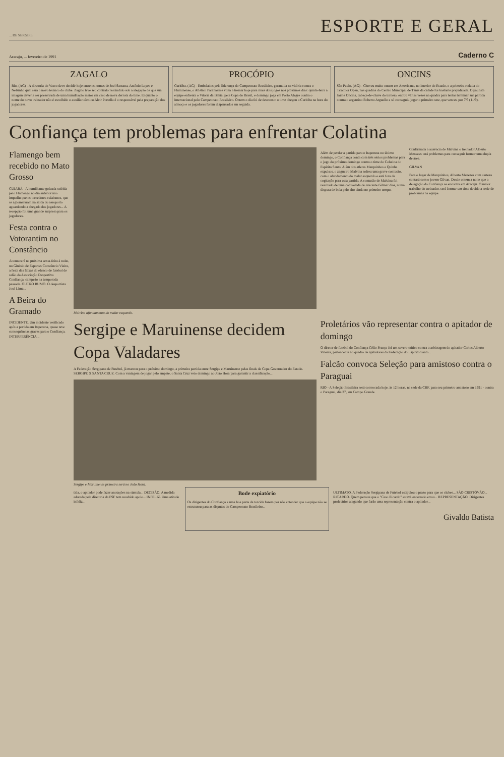... DE SERGIPE
ESPORTE E GERAL
Aracaju, ... fevereiro de 1991
Caderno C
ZAGALO
Rio, (AG) - A diretoria do Vasco deve decidir hoje entre os nomes de Joel Santana, Antônio Lopes e Nelsinho qual será o novo técnico do clube. Zagalo teve seu contrato rescindido sob a alegação de que sua imagem deveria ser preservada de uma humilhação maior em caso de nova derrota do time. Enquanto o nome do novo treinador não é escolhido o auxiliar-técnico Alcir Portella é o responsável pela preparação dos jogadores.
PROCÓPIO
Curitiba, (AG) - Embalados pela liderança do Campeonato Brasileiro, garantida na vitória contra o Fluminense, o Atlético Paranaense volta a treinar hoje para mais dois jogos nos próximos dias: quinta-feira a equipe enfrenta o Vitória da Bahia, pela Copa do Brasil, e domingo joga em Porto Alegre contra o Internacional pelo Campeonato Brasileiro. Ontem o dia foi de descanso: o time chegou a Curitiba na hora do almoço e os jogadores foram dispensados em seguida.
ONCINS
São Paulo, (AG) - Choveu muito ontem em Americana, no interior do Estado, e a primeira rodada do Texcolor Open, nas quadras do Centro Municipal de Tênis da cidade foi bastante prejudicada. O paulista Jaime Oncins, cabeça-de-chave do torneio, entrou várias vezes na quadra para tentar terminar sua partida contra o argentino Roberto Arguello e só conseguiu jogar o primeiro sete, que venceu por 7/6 (11/9).
Confiança tem problemas para enfrentar Colatina
Flamengo bem recebido no Mato Grosso
CUIABÁ - A humilhante goleada sofrida pelo Flamengo no dia anterior não impediu que os torcedores cuiabanos, que se aglomeraram na saída do aeroporto aguardando a chegada dos jogadores... A recepção foi uma grande surpresa para os jogadores.
Festa contra o Votorantim no Constâncio
Acontecerá na próxima sexta-feira à noite, no Ginásio de Esportes Constâncio Vieira, a festa das faixas do elenco de futebol de salão da Associação Desportiva Confiança, campeão na temporada passada. OUTRO RUMO. O desportista José Lima...
A Beira do Gramado
INCIDENTE. Um incidente verificado após a partida em Itaperuna, quase teve consequências graves para o Confiança. INTERFERÊNCIA...
Malvina afundamento do malar esquerdo.
Além de perder a partida para o Itaperuna no último domingo, o Confiança conta com três sérios problemas para o jogo do próximo domingo contra o time do Colatina do Espírito Santo. Além dos atletas Marquinhos e Quinha expulsos, o zagueiro Malvina sofreu uma grave contusão, com o afundamento do malar esquerdo e está fora de cogitação para essa partida. A contusão de Malvina foi resultado de uma cotovelada do atacante Gilmar dias, numa disputa de bola pelo alto ainda no primeiro tempo. Confirmada a ausência de Malvina o treinador Alberto Menezes terá problemas para conseguir formar uma dupla de área.
GILVAN
Para o lugar de Marquinhos, Alberto Menezes com certeza contará com o jovem Gilvan. Desde ontem a noite que a delegação do Confiança se encontra em Aracaju. O maior trabalho do treinador, será formar um time devido a serie de problemas na equipe.
Sergipe e Maruinense decidem Copa Valadares
A Federação Sergipana de Futebol, já marcou para o próximo domingo, a primeira partida entre Sergipe e Maruinense pelas finais da Copa Governador do Estado. SERGIPE X SANTA CRUZ. Com a vantagem de jogar pelo empate, o Santa Cruz veio domingo ao João Hora para garantir a classificação...
Sergipe e Maruinense primeira será no João Hora.
Proletários vão representar contra o apitador de domingo
O diretor de futebol do Confiança Célio França foi um severo crítico contra a arbitragem do apitador Carlos Alberto Valente, pertencente ao quadro de apitadores da Federação do Espírito Santo...
Falcão convoca Seleção para amistoso contra o Paraguai
RIO - A Seleção Brasileira será convocada hoje, às 12 horas, na sede da CBF, para seu primeiro amistoso em 1991 - contra o Paraguai, dia 27, em Campo Grande.
tida, o apitador pode fazer anotações na súmula... DECISÃO. A medida adotada pela diretoria da FSF tem recebido apoio... INFELIZ. Uma atitude infeliz...
Bode expiatório
Os dirigentes do Confiança e uma boa parte da torcida fazem por não entender que a equipe não se estruturou para as disputas do Campeonato Brasileiro...
ULTIMATO. A Federação Sergipana de Futebol estipulou o prazo para que os clubes... SÃO CRISTÓVÃO... RICARDO. Quem pensou que o "Caso Ricardo" estavá encerrado errou... REPRESENTAÇÃO. Dirigentes proletários alegando que farão uma representação contra o apitador...
Givaldo Batista